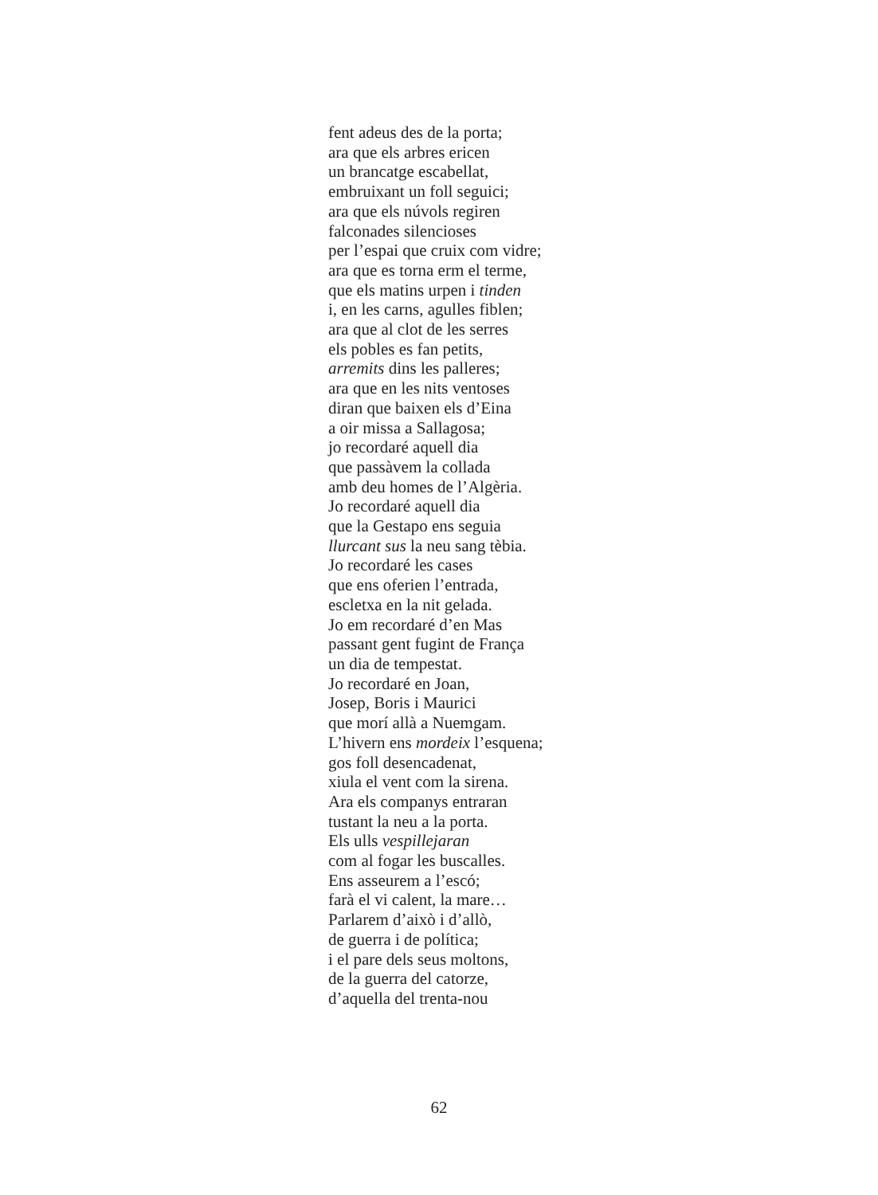fent adeus des de la porta;
ara que els arbres ericen
un brancatge escabellat,
embruixant un foll seguici;
ara que els núvols regiren
falconades silencioses
per l’espai que cruix com vidre;
ara que es torna erm el terme,
que els matins urpen i tinden
i, en les carns, agulles fiblen;
ara que al clot de les serres
els pobles es fan petits,
arremits dins les palleres;
ara que en les nits ventoses
diran que baixen els d’Eina
a oir missa a Sallagosa;
jo recordaré aquell dia
que passàvem la collada
amb deu homes de l’Algèria.
Jo recordaré aquell dia
que la Gestapo ens seguia
llurcant sus la neu sang tèbia.
Jo recordaré les cases
que ens oferien l’entrada,
escletxa en la nit gelada.
Jo em recordaré d’en Mas
passant gent fugint de França
un dia de tempestat.
Jo recordaré en Joan,
Josep, Boris i Maurici
que morí allà a Nuemgam.
L’hivern ens mordeix l’esquena;
gos foll desencadenat,
xiula el vent com la sirena.
Ara els companys entraran
tustant la neu a la porta.
Els ulls vespillejaran
com al fogar les buscalles.
Ens asseurem a l’escó;
farà el vi calent, la mare…
Parlarem d’això i d’allò,
de guerra i de política;
i el pare dels seus moltons,
de la guerra del catorze,
d’aquella del trenta-nou
62